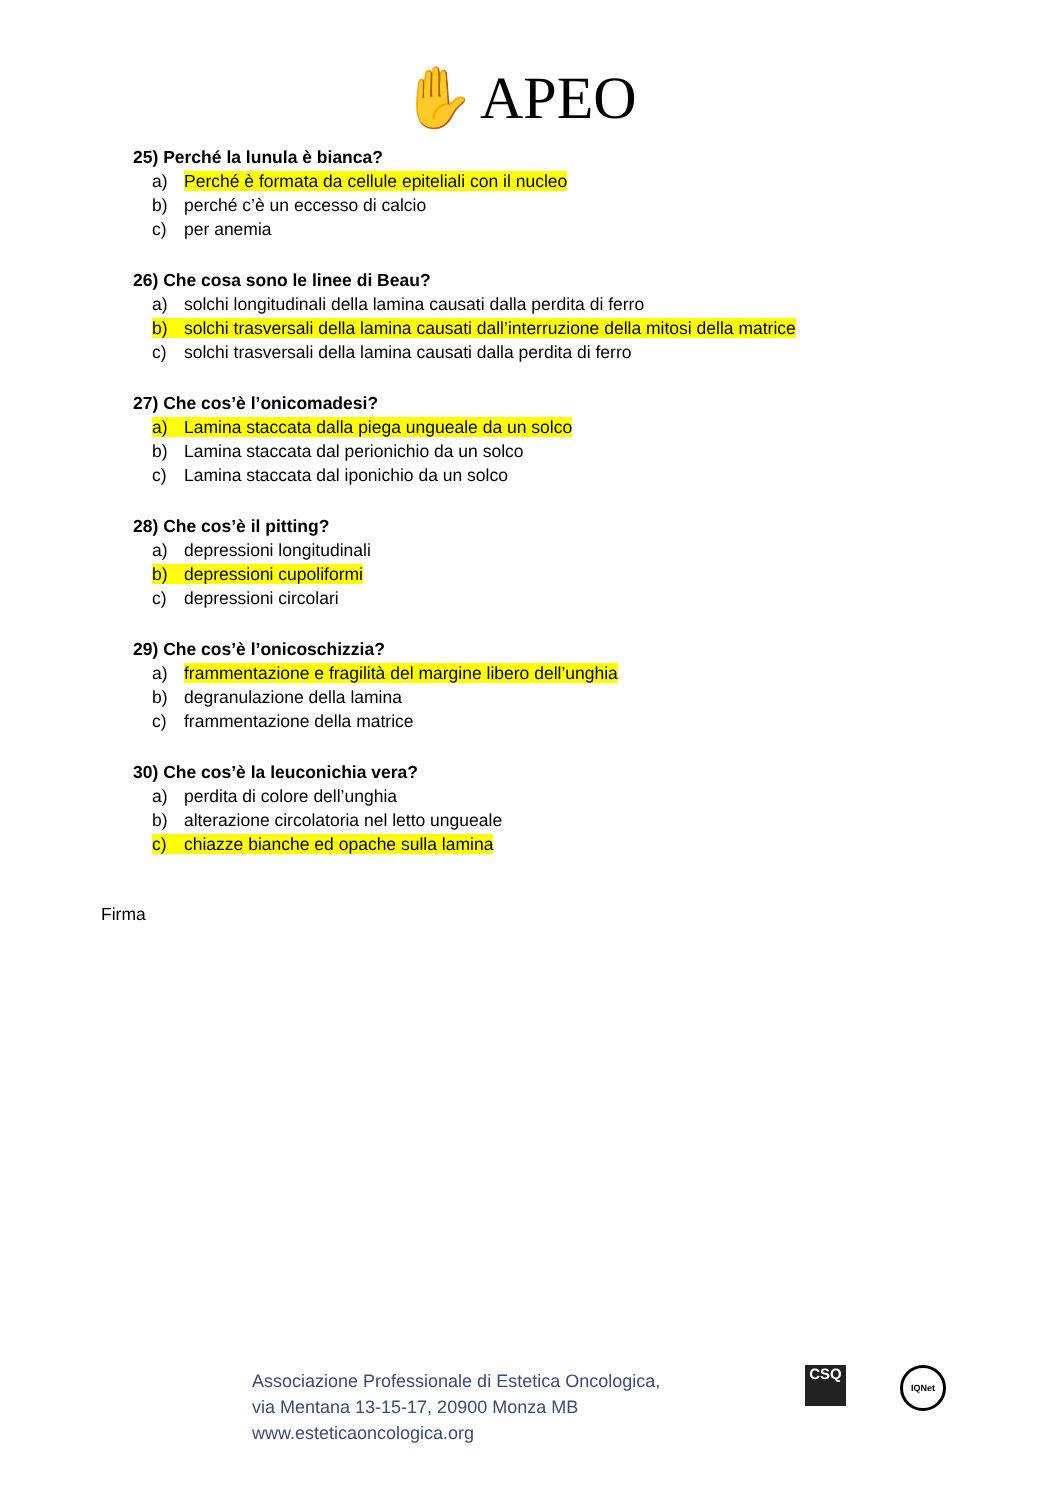✋ APEO
25) Perché la lunula è bianca?
a) Perché è formata da cellule epiteliali con il nucleo
b) perché c’è un eccesso di calcio
c) per anemia
26) Che cosa sono le linee di Beau?
a) solchi longitudinali della lamina causati dalla perdita di ferro
b) solchi trasversali della lamina causati dall’interruzione della mitosi della matrice
c) solchi trasversali della lamina causati dalla perdita di ferro
27) Che cos’è l’onicomadesi?
a) Lamina staccata dalla piega ungueale da un solco
b) Lamina staccata dal perionichio da un solco
c) Lamina staccata dal iponichio da un solco
28) Che cos’è il pitting?
a) depressioni longitudinali
b) depressioni cupoliformi
c) depressioni circolari
29) Che cos’è l’onicoschizzia?
a) frammentazione e fragilità del margine libero dell’unghia
b) degranulazione della lamina
c) frammentazione della matrice
30) Che cos’è la leuconichia vera?
a) perdita di colore dell’unghia
b) alterazione circolatoria nel letto ungueale
c) chiazze bianche ed opache sulla lamina
Firma
Associazione Professionale di Estetica Oncologica,
via Mentana 13-15-17, 20900 Monza MB
www.esteticaoncologica.org
CSQ IQNet